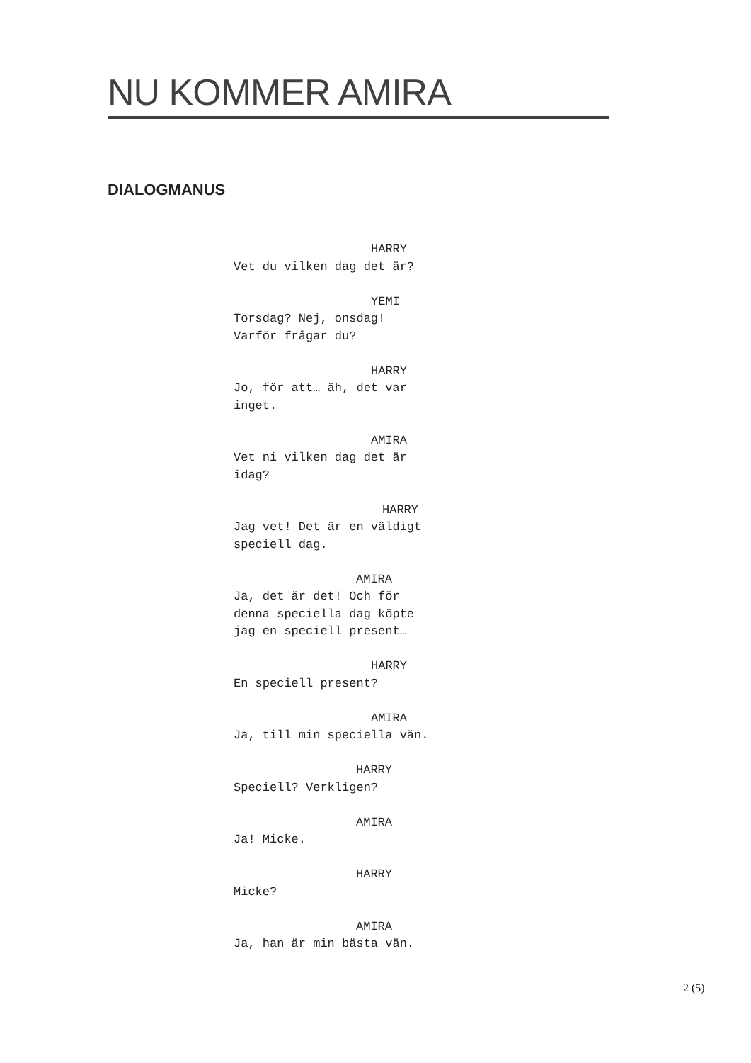NU KOMMER AMIRA
DIALOGMANUS
HARRY
Vet du vilken dag det är?
YEMI
Torsdag? Nej, onsdag!
Varför frågar du?
HARRY
Jo, för att… äh, det var
inget.
AMIRA
Vet ni vilken dag det är
idag?
HARRY
Jag vet! Det är en väldigt
speciell dag.
AMIRA
Ja, det är det! Och för
denna speciella dag köpte
jag en speciell present…
HARRY
En speciell present?
AMIRA
Ja, till min speciella vän.
HARRY
Speciell? Verkligen?
AMIRA
Ja! Micke.
HARRY
Micke?
AMIRA
Ja, han är min bästa vän.
2 (5)